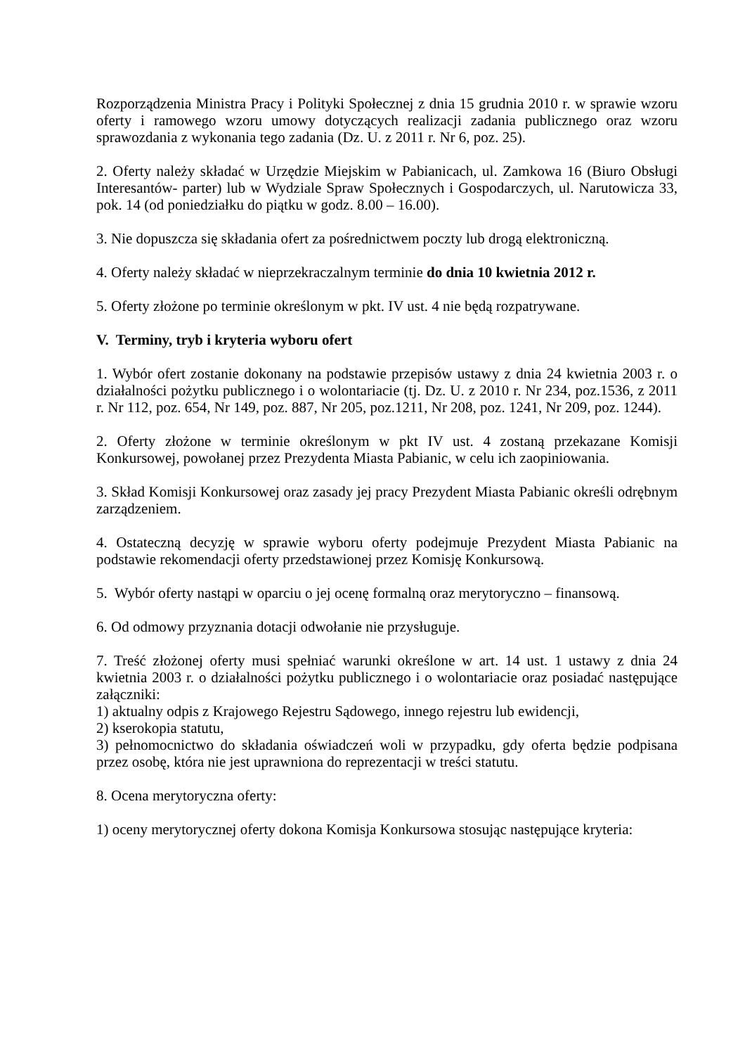Rozporządzenia Ministra Pracy i Polityki Społecznej z dnia 15 grudnia 2010 r. w sprawie wzoru oferty i ramowego wzoru umowy dotyczących realizacji zadania publicznego oraz wzoru sprawozdania z wykonania tego zadania (Dz. U. z 2011 r. Nr 6, poz. 25).
2. Oferty należy składać w Urzędzie Miejskim w Pabianicach, ul. Zamkowa 16 (Biuro Obsługi Interesantów- parter) lub w Wydziale Spraw Społecznych i Gospodarczych, ul. Narutowicza 33, pok. 14 (od poniedziałku do piątku w godz. 8.00 – 16.00).
3. Nie dopuszcza się składania ofert za pośrednictwem poczty lub drogą elektroniczną.
4. Oferty należy składać w nieprzekraczalnym terminie do dnia 10 kwietnia 2012 r.
5. Oferty złożone po terminie określonym w pkt. IV ust. 4 nie będą rozpatrywane.
V. Terminy, tryb i kryteria wyboru ofert
1. Wybór ofert zostanie dokonany na podstawie przepisów ustawy z dnia 24 kwietnia 2003 r. o działalności pożytku publicznego i o wolontariacie (tj. Dz. U. z 2010 r. Nr 234, poz.1536, z 2011 r. Nr 112, poz. 654, Nr 149, poz. 887, Nr 205, poz.1211, Nr 208, poz. 1241, Nr 209, poz. 1244).
2. Oferty złożone w terminie określonym w pkt IV ust. 4 zostaną przekazane Komisji Konkursowej, powołanej przez Prezydenta Miasta Pabianic, w celu ich zaopiniowania.
3. Skład Komisji Konkursowej oraz zasady jej pracy Prezydent Miasta Pabianic określi odrębnym zarządzeniem.
4. Ostateczną decyzję w sprawie wyboru oferty podejmuje Prezydent Miasta Pabianic na podstawie rekomendacji oferty przedstawionej przez Komisję Konkursową.
5. Wybór oferty nastąpi w oparciu o jej ocenę formalną oraz merytoryczno – finansową.
6. Od odmowy przyznania dotacji odwołanie nie przysługuje.
7. Treść złożonej oferty musi spełniać warunki określone w art. 14 ust. 1 ustawy z dnia 24 kwietnia 2003 r. o działalności pożytku publicznego i o wolontariacie oraz posiadać następujące załączniki:
1) aktualny odpis z Krajowego Rejestru Sądowego, innego rejestru lub ewidencji,
2) kserokopia statutu,
3) pełnomocnictwo do składania oświadczeń woli w przypadku, gdy oferta będzie podpisana przez osobę, która nie jest uprawniona do reprezentacji w treści statutu.
8. Ocena merytoryczna oferty:
1) oceny merytorycznej oferty dokona Komisja Konkursowa stosując następujące kryteria: